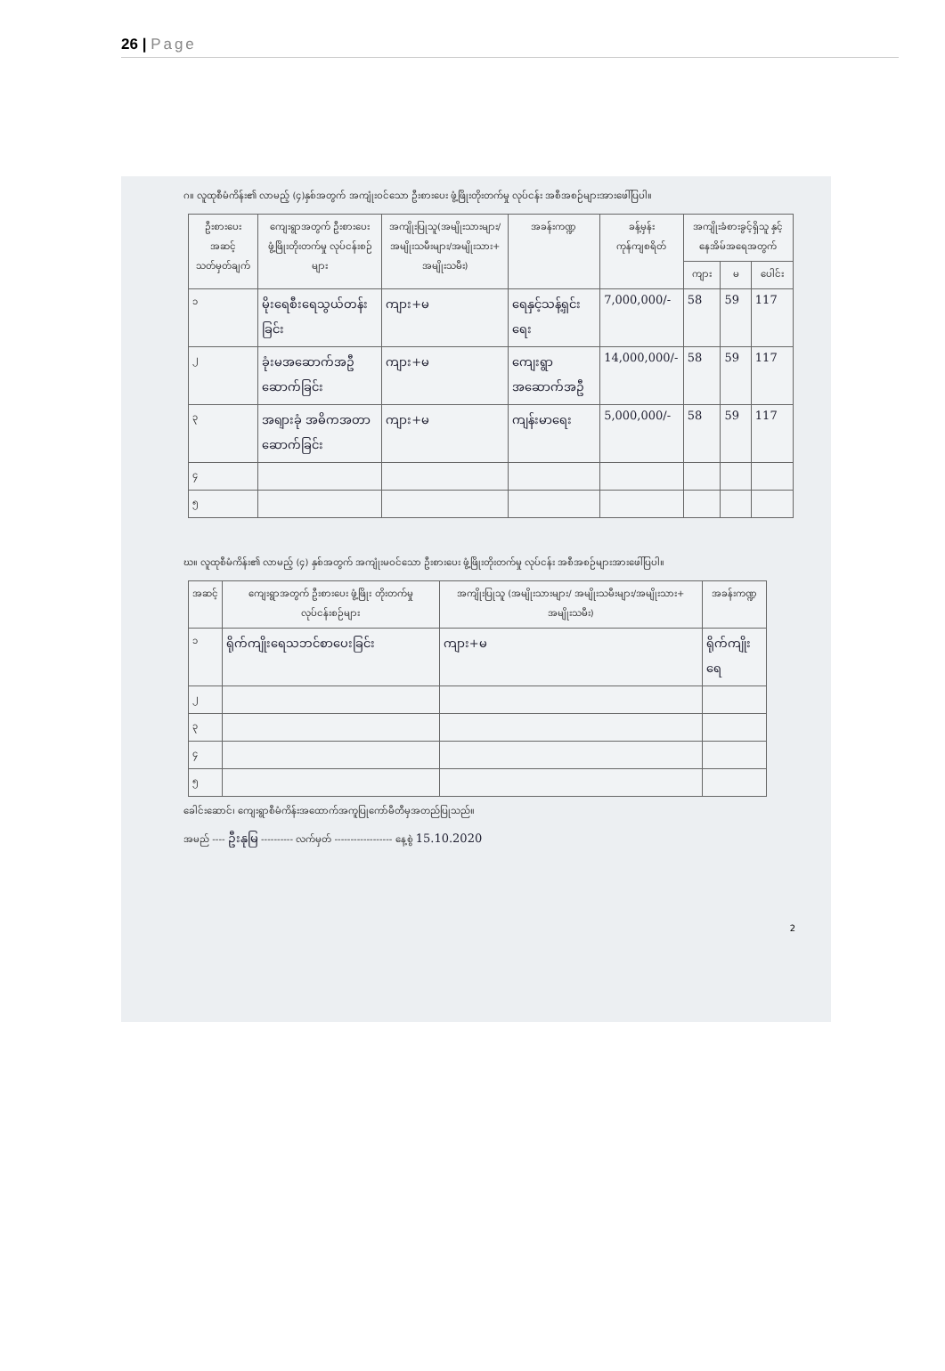26 | Page
ဂ။ လူထုစီမံကိန်း၏ လာမည့် (၄)နှစ်အတွက် အကျုံးဝင်သော ဦးစားပေး ဖွံ့ဖြိုးတိုးတက်မှု လုပ်ငန်း အစီအစဉ်များအားဖေါ်ပြပါ။
| ဦးစားပေး အဆင့် သတ်မှတ်ချက် | ကျေးရွာအတွက် ဦးစားပေး ဖွံ့ဖြိုးတိုးတက်မှု လုပ်ငန်းစဉ်များ | အကျိုးပြုသူ(အမျိုးသားများ/ အမျိုးသမီးများ/အမျိုးသား+ အမျိုးသမီး) | အခန်းကဏ္ဍ | ခန့်မှန်း ကုန်ကျစရိတ် | အကျိုးခံစားခွင့်ရှိသူ နှင့် နေအိမ်အရေအတွက် | | |
| --- | --- | --- | --- | --- | --- | --- | --- |
| | | | | | ကျား | မ | ပေါင်း |
| ၁ | မိုးရေစီးရေသွယ်တန်းခြင်း | ကျား+မ | ရေနှင့်သန့်ရှင်းရေး | 7,000,000/- | 58 | 59 | 117 |
| ၂ | ခုံးမအဆောက်အဦ ဆောက်ခြင်း | ကျား+မ | ကျေးရွာအဆောက်အဦ | 14,000,000/- | 58 | 59 | 117 |
| ၃ | အရျားခုံ အဓိကအတာဆောက်ခြင်း | ကျား+မ | ကျန်းမာရေး | 5,000,000/- | 58 | 59 | 117 |
| ၄ | | | | | | | |
| ၅ | | | | | | | |
ဃ။ လူထုစီမံကိန်း၏ လာမည့် (၄) နှစ်အတွက် အကျုံးမဝင်သော ဦးစားပေး ဖွံ့ဖြိုးတိုးတက်မှု လုပ်ငန်း အစီအစဉ်များအားဖေါ်ပြပါ။
| အဆင့် | ကျေးရွာအတွက် ဦးစားပေး ဖွံ့ဖြိုး တိုးတက်မှု လုပ်ငန်းစဉ်များ | အကျိုးပြုသူ (အမျိုးသားများ/ အမျိုးသမီးများ/အမျိုးသား+ အမျိုးသမီး) | အခန်းကဏ္ဍ |
| --- | --- | --- | --- |
| ၁ | ရိုက်ကျိုးရေသဘင်စာပေးခြင်း | ကျား+မ | ရိုက်ကျိုးရေ |
| ၂ | | | |
| ၃ | | | |
| ၄ | | | |
| ၅ | | | |
ခေါင်းဆောင်၊ ကျေးရွာစီမံကိန်းအထောက်အကူပြုကော်မီတီမှအတည်ပြုသည်။
အမည် ---- ဦးနုမြ ---------- လက်မှတ် ------------------ နေ့စွဲ 15.10.2020
2